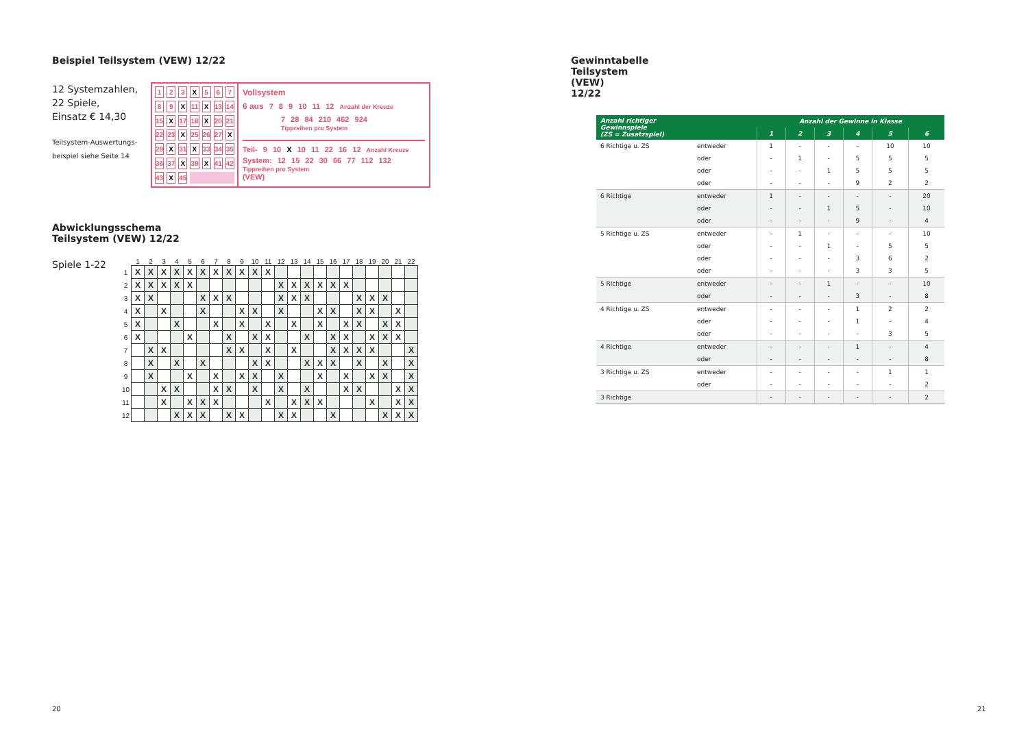Beispiel Teilsystem (VEW) 12/22
12 Systemzahlen,
22 Spiele,
Einsatz € 14,30
Teilsystem-Auswertungs-
beispiel siehe Seite 14
| 1 | 2 | 3 | X | 5 | 6 | 7 |
| 8 | 9 | X | 11 | X | 13 | 14 |
| 15 | X | 17 | 18 | X | 20 | 21 |
| 22 | 23 | X | 25 | 26 | 27 | X |
| 29 | X | 31 | X | 33 | 34 | 35 |
| 36 | 37 | X | 39 | X | 41 | 42 |
| 43 | X | 45 | | | | |
Vollsystem
6 aus 7 8 9 10 11 12 Anzahl der Kreuze
7 28 84 210 462 924 Tippreihen pro System
Teil- 9 10 X 10 11 22 16 12 Anzahl Kreuze
System: 12 15 22 30 66 77 112 132 Tippreihen pro System
(VEW)
Abwicklungsschema
Teilsystem (VEW) 12/22
Spiele 1-22
| | 1 | 2 | 3 | 4 | 5 | 6 | 7 | 8 | 9 | 10 | 11 | 12 | 13 | 14 | 15 | 16 | 17 | 18 | 19 | 20 | 21 | 22 |
| --- | --- | --- | --- | --- | --- | --- | --- | --- | --- | --- | --- | --- | --- | --- | --- | --- | --- | --- | --- | --- | --- | --- |
| 1 | X | X | X | X | X | X | X | X | X | X | X | | | | | | | | | | | |
| 2 | X | X | X | X | X | | | | | | | X | X | X | X | X | X | | | | | |
| 3 | X | X | | | | X | X | X | | | | X | X | X | | | | X | X | X | | |
| 4 | X | | X | | | X | | | X | X | | X | | | X | X | | X | X | | X | |
| 5 | X | | | X | | | X | | X | | X | | X | | X | | X | X | | X | X | |
| 6 | X | | | | X | | | X | | X | X | | | X | | X | X | | X | X | X | |
| 7 | | X | X | | | | | X | X | | X | | X | | | X | X | X | X | | | X |
| 8 | | X | | X | | X | | | | X | X | | | X | X | X | | X | | X | | X |
| 9 | | X | | | X | | X | | X | X | | X | | | X | | X | | X | X | | X |
| 10 | | | X | X | | | X | X | | X | | X | | X | | | X | X | | | X | X |
| 11 | | | X | | X | X | X | | | | X | | X | X | X | | | | X | | X | X |
| 12 | | | | X | X | X | | X | X | | | X | X | | | X | | | | X | X | X |
20
Gewinntabelle Teilsystem (VEW) 12/22
| Anzahl richtiger Gewinnspiele (ZS = Zusatzspiel) | | Anzahl der Gewinne in Klasse | | | | | |
| --- | --- | --- | --- | --- | --- | --- | --- |
| | | 1 | 2 | 3 | 4 | 5 | 6 |
| 6 Richtige u. ZS | entweder | 1 | - | - | - | 10 | 10 |
| | oder | - | 1 | - | 5 | 5 | 5 |
| | oder | - | - | 1 | 5 | 5 | 5 |
| | oder | - | - | - | 9 | 2 | 2 |
| 6 Richtige | entweder | 1 | - | - | - | - | 20 |
| | oder | - | - | 1 | 5 | - | 10 |
| | oder | - | - | - | 9 | - | 4 |
| 5 Richtige u. ZS | entweder | - | 1 | - | - | - | 10 |
| | oder | - | - | 1 | - | 5 | 5 |
| | oder | - | - | - | 3 | 6 | 2 |
| | oder | - | - | - | 3 | 3 | 5 |
| 5 Richtige | entweder | - | - | 1 | - | - | 10 |
| | oder | - | - | - | 3 | - | 8 |
| 4 Richtige u. ZS | entweder | - | - | - | 1 | 2 | 2 |
| | oder | - | - | - | 1 | - | 4 |
| | oder | - | - | - | - | 3 | 5 |
| 4 Richtige | entweder | - | - | - | 1 | - | 4 |
| | oder | - | - | - | - | - | 8 |
| 3 Richtige u. ZS | entweder | - | - | - | - | 1 | 1 |
| | oder | - | - | - | - | - | 2 |
| 3 Richtige | | - | - | - | - | - | 2 |
21